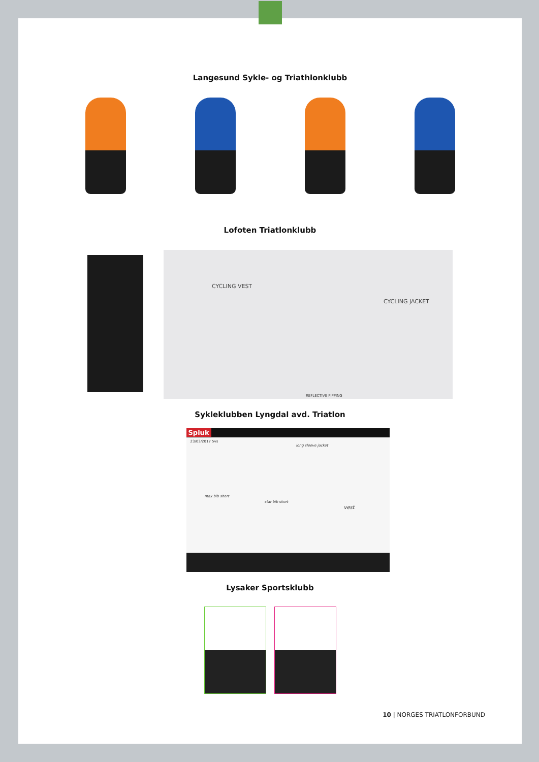Langesund Sykle- og Triathlonklubb
Lofoten Triatlonklubb
CYCLING VEST
CYCLING JACKET
REFLECTIVE PIPPING
Sykleklubben Lyngdal avd. Triatlon
Spiuk
23/03/2017 5vs
long sleeve jacket
max bib short
star bib short
vest
Lysaker Sportsklubb
10 | NORGES TRIATLONFORBUND